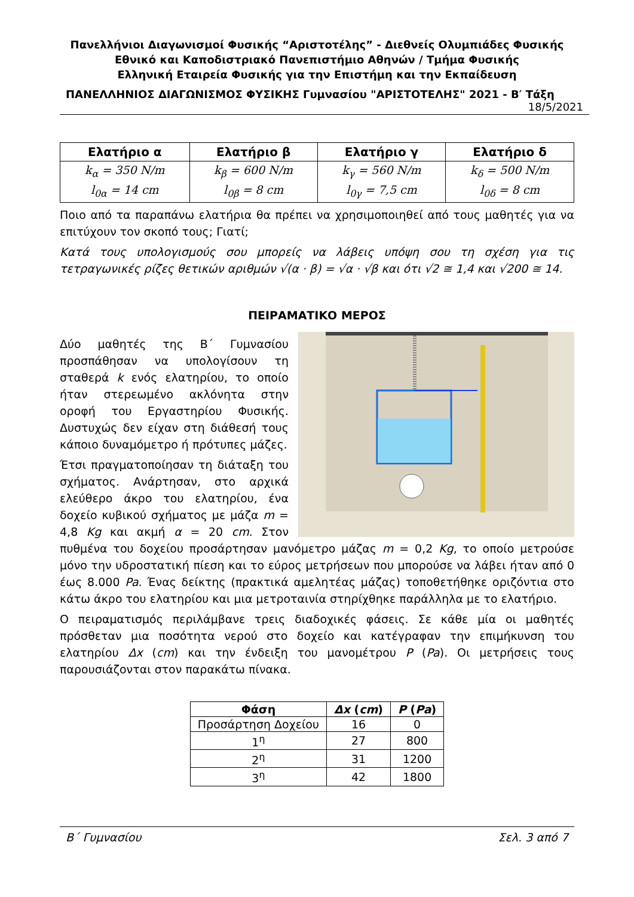Πανελλήνιοι Διαγωνισμοί Φυσικής “Αριστοτέλης” - Διεθνείς Ολυμπιάδες Φυσικής
Εθνικό και Καποδιστριακό Πανεπιστήμιο Αθηνών / Τμήμα Φυσικής
Ελληνική Εταιρεία Φυσικής για την Επιστήμη και την Εκπαίδευση
ΠΑΝΕΛΛΗΝΙΟΣ ΔΙΑΓΩΝΙΣΜΟΣ ΦΥΣΙΚΗΣ Γυμνασίου "ΑΡΙΣΤΟΤΕΛΗΣ" 2021 - Β′ Τάξη
18/5/2021
| Ελατήριο α | Ελατήριο β | Ελατήριο γ | Ελατήριο δ |
| --- | --- | --- | --- |
| k<sub>α</sub> = 350 N/m l<sub>0α</sub> = 14 cm | k<sub>β</sub> = 600 N/m l<sub>0β</sub> = 8 cm | k<sub>γ</sub> = 560 N/m l<sub>0γ</sub> = 7,5 cm | k<sub>δ</sub> = 500 N/m l<sub>0δ</sub> = 8 cm |
Ποιο από τα παραπάνω ελατήρια θα πρέπει να χρησιμοποιηθεί από τους μαθητές για να επιτύχουν τον σκοπό τους; Γιατί;
Κατά τους υπολογισμούς σου μπορείς να λάβεις υπόψη σου τη σχέση για τις τετραγωνικές ρίζες θετικών αριθμών √(α · β) = √α · √β και ότι √2 ≅ 1,4 και √200 ≅ 14.
ΠΕΙΡΑΜΑΤΙΚΟ ΜΕΡΟΣ
Δύο μαθητές της Β΄ Γυμνασίου προσπάθησαν να υπολογίσουν τη σταθερά k ενός ελατηρίου, το οποίο ήταν στερεωμένο ακλόνητα στην οροφή του Εργαστηρίου Φυσικής. Δυστυχώς δεν είχαν στη διάθεσή τους κάποιο δυναμόμετρο ή πρότυπες μάζες.
Έτσι πραγματοποίησαν τη διάταξη του σχήματος. Ανάρτησαν, στο αρχικά ελεύθερο άκρο του ελατηρίου, ένα δοχείο κυβικού σχήματος με μάζα m = 4,8 Kg και ακμή α = 20 cm. Στον πυθμένα του δοχείου προσάρτησαν μανόμετρο μάζας m = 0,2 Kg, το οποίο μετρούσε μόνο την υδροστατική πίεση και το εύρος μετρήσεων που μπορούσε να λάβει ήταν από 0 έως 8.000 Pa. Ένας δείκτης (πρακτικά αμελητέας μάζας) τοποθετήθηκε οριζόντια στο κάτω άκρο του ελατηρίου και μια μετροταινία στηρίχθηκε παράλληλα με το ελατήριο.
Ο πειραματισμός περιλάμβανε τρεις διαδοχικές φάσεις. Σε κάθε μία οι μαθητές πρόσθεταν μια ποσότητα νερού στο δοχείο και κατέγραφαν την επιμήκυνση του ελατηρίου Δx (cm) και την ένδειξη του μανομέτρου P (Pa). Οι μετρήσεις τους παρουσιάζονται στον παρακάτω πίνακα.
| Φάση | Δx ( cm ) | P ( Pa ) |
| --- | --- | --- |
| Προσάρτηση Δοχείου | 16 | 0 |
| 1<sup>η</sup> | 27 | 800 |
| 2<sup>η</sup> | 31 | 1200 |
| 3<sup>η</sup> | 42 | 1800 |
Β΄ Γυμνασίου Σελ. 3 από 7